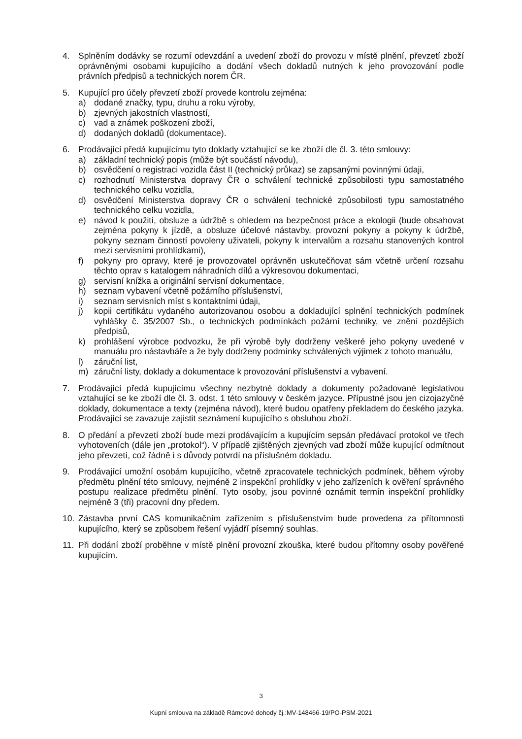4. Splněním dodávky se rozumí odevzdání a uvedení zboží do provozu v místě plnění, převzetí zboží oprávněnými osobami kupujícího a dodání všech dokladů nutných k jeho provozování podle právních předpisů a technických norem ČR.
5. Kupující pro účely převzetí zboží provede kontrolu zejména:
a) dodané značky, typu, druhu a roku výroby,
b) zjevných jakostních vlastností,
c) vad a známek poškození zboží,
d) dodaných dokladů (dokumentace).
6. Prodávající předá kupujícímu tyto doklady vztahující se ke zboží dle čl. 3. této smlouvy:
a) základní technický popis (může být součástí návodu),
b) osvědčení o registraci vozidla část II (technický průkaz) se zapsanými povinnými údaji,
c) rozhodnutí Ministerstva dopravy ČR o schválení technické způsobilosti typu samostatného technického celku vozidla,
d) osvědčení Ministerstva dopravy ČR o schválení technické způsobilosti typu samostatného technického celku vozidla,
e) návod k použití, obsluze a údržbě s ohledem na bezpečnost práce a ekologii (bude obsahovat zejména pokyny k jízdě, a obsluze účelové nástavby, provozní pokyny a pokyny k údržbě, pokyny seznam činností povoleny uživateli, pokyny k intervalům a rozsahu stanovených kontrol mezi servisními prohlídkami),
f) pokyny pro opravy, které je provozovatel oprávněn uskutečňovat sám včetně určení rozsahu těchto oprav s katalogem náhradních dílů a výkresovou dokumentaci,
g) servisní knížka a originální servisní dokumentace,
h) seznam vybavení včetně požárního příslušenství,
i) seznam servisních míst s kontaktními údaji,
j) kopii certifikátu vydaného autorizovanou osobou a dokladující splnění technických podmínek vyhlášky č. 35/2007 Sb., o technických podmínkách požární techniky, ve znění pozdějších předpisů,
k) prohlášení výrobce podvozku, že při výrobě byly dodrženy veškeré jeho pokyny uvedené v manuálu pro nástavbáře a že byly dodrženy podmínky schválených výjimek z tohoto manuálu,
l) záruční list,
m) záruční listy, doklady a dokumentace k provozování příslušenství a vybavení.
7. Prodávající předá kupujícímu všechny nezbytné doklady a dokumenty požadované legislativou vztahující se ke zboží dle čl. 3. odst. 1 této smlouvy v českém jazyce. Přípustné jsou jen cizojazyčné doklady, dokumentace a texty (zejména návod), které budou opatřeny překladem do českého jazyka. Prodávající se zavazuje zajistit seznámení kupujícího s obsluhou zboží.
8. O předání a převzetí zboží bude mezi prodávajícím a kupujícím sepsán předávací protokol ve třech vyhotoveních (dále jen „protokol“). V případě zjištěných zjevných vad zboží může kupující odmítnout jeho převzetí, což řádně i s důvody potvrdí na příslušném dokladu.
9. Prodávající umožní osobám kupujícího, včetně zpracovatele technických podmínek, během výroby předmětu plnění této smlouvy, nejméně 2 inspekční prohlídky v jeho zařízeních k ověření správného postupu realizace předmětu plnění. Tyto osoby, jsou povinné oznámit termín inspekční prohlídky nejméně 3 (tři) pracovní dny předem.
10. Zástavba první CAS komunikačním zařízením s příslušenstvím bude provedena za přítomnosti kupujícího, který se způsobem řešení vyjádří písemný souhlas.
11. Při dodání zboží proběhne v místě plnění provozní zkouška, které budou přítomny osoby pověřené kupujícím.
3
Kupní smlouva na základě Rámcové dohody čj.:MV-148466-19/PO-PSM-2021